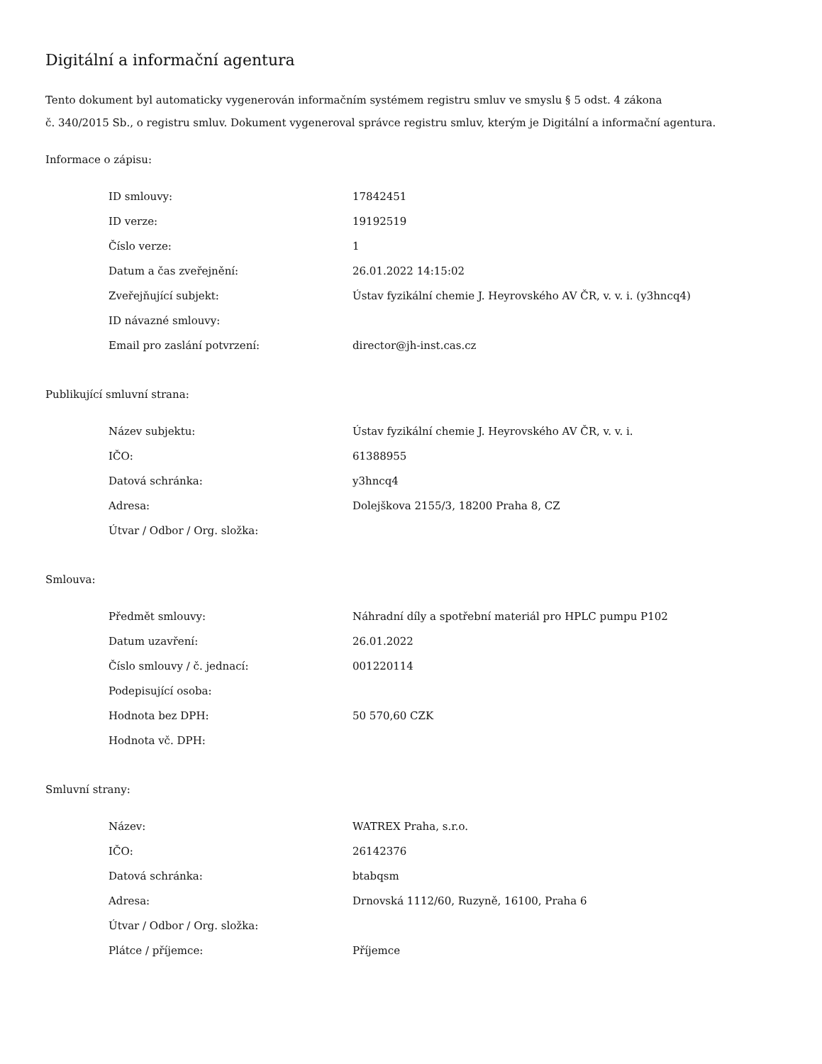Digitální a informační agentura
Tento dokument byl automaticky vygenerován informačním systémem registru smluv ve smyslu § 5 odst. 4 zákona
č. 340/2015 Sb., o registru smluv. Dokument vygeneroval správce registru smluv, kterým je Digitální a informační agentura.
Informace o zápisu:
| ID smlouvy: | 17842451 |
| ID verze: | 19192519 |
| Číslo verze: | 1 |
| Datum a čas zveřejnění: | 26.01.2022 14:15:02 |
| Zveřejňující subjekt: | Ústav fyzikální chemie J. Heyrovského AV ČR, v. v. i. (y3hncq4) |
| ID návazné smlouvy: | |
| Email pro zaslání potvrzení: | director@jh-inst.cas.cz |
Publikující smluvní strana:
| Název subjektu: | Ústav fyzikální chemie J. Heyrovského AV ČR, v. v. i. |
| IČO: | 61388955 |
| Datová schránka: | y3hncq4 |
| Adresa: | Dolejškova 2155/3, 18200 Praha 8, CZ |
| Útvar / Odbor / Org. složka: | |
Smlouva:
| Předmět smlouvy: | Náhradní díly a spotřební materiál pro HPLC pumpu P102 |
| Datum uzavření: | 26.01.2022 |
| Číslo smlouvy / č. jednací: | 001220114 |
| Podepisující osoba: | |
| Hodnota bez DPH: | 50 570,60 CZK |
| Hodnota vč. DPH: | |
Smluvní strany:
| Název: | WATREX Praha, s.r.o. |
| IČO: | 26142376 |
| Datová schránka: | btabqsm |
| Adresa: | Drnovská 1112/60, Ruzyně, 16100, Praha 6 |
| Útvar / Odbor / Org. složka: | |
| Plátce / příjemce: | Příjemce |